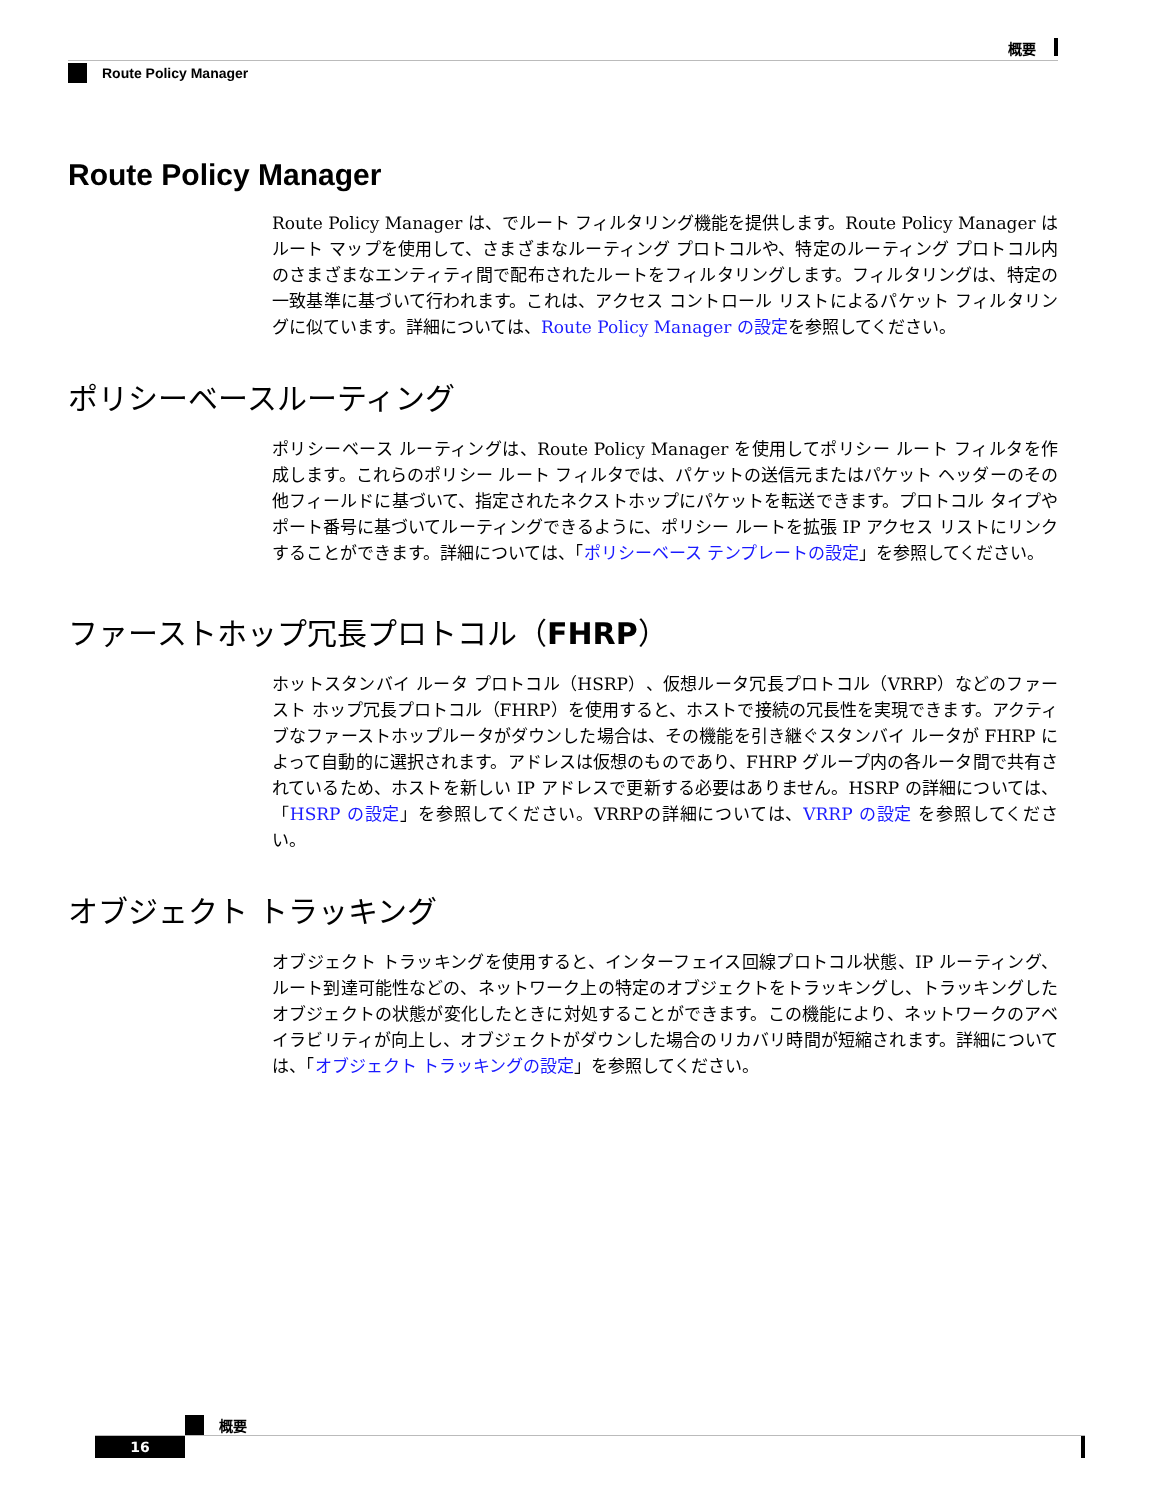概要
Route Policy Manager
Route Policy Manager
Route Policy Manager は、でルート フィルタリング機能を提供します。Route Policy Manager はルート マップを使用して、さまざまなルーティング プロトコルや、特定のルーティング プロトコル内のさまざまなエンティティ間で配布されたルートをフィルタリングします。フィルタリングは、特定の一致基準に基づいて行われます。これは、アクセス コントロール リストによるパケット フィルタリングに似ています。詳細については、Route Policy Manager の設定を参照してください。
ポリシーベースルーティング
ポリシーベース ルーティングは、Route Policy Manager を使用してポリシー ルート フィルタを作成します。これらのポリシー ルート フィルタでは、パケットの送信元またはパケット ヘッダーのその他フィールドに基づいて、指定されたネクストホップにパケットを転送できます。プロトコル タイプやポート番号に基づいてルーティングできるように、ポリシー ルートを拡張 IP アクセス リストにリンクすることができます。詳細については、「ポリシーベース テンプレートの設定」を参照してください。
ファーストホップ冗長プロトコル（FHRP）
ホットスタンバイ ルータ プロトコル（HSRP）、仮想ルータ冗長プロトコル（VRRP）などのファースト ホップ冗長プロトコル（FHRP）を使用すると、ホストで接続の冗長性を実現できます。アクティブなファーストホップルータがダウンした場合は、その機能を引き継ぐスタンバイ ルータが FHRP によって自動的に選択されます。アドレスは仮想のものであり、FHRP グループ内の各ルータ間で共有されているため、ホストを新しい IP アドレスで更新する必要はありません。HSRP の詳細については、「HSRP の設定」を参照してください。VRRPの詳細については、VRRP の設定 を参照してください。
オブジェクト トラッキング
オブジェクト トラッキングを使用すると、インターフェイス回線プロトコル状態、IP ルーティング、ルート到達可能性などの、ネットワーク上の特定のオブジェクトをトラッキングし、トラッキングしたオブジェクトの状態が変化したときに対処することができます。この機能により、ネットワークのアベイラビリティが向上し、オブジェクトがダウンした場合のリカバリ時間が短縮されます。詳細については、「オブジェクト トラッキングの設定」を参照してください。
概要
16